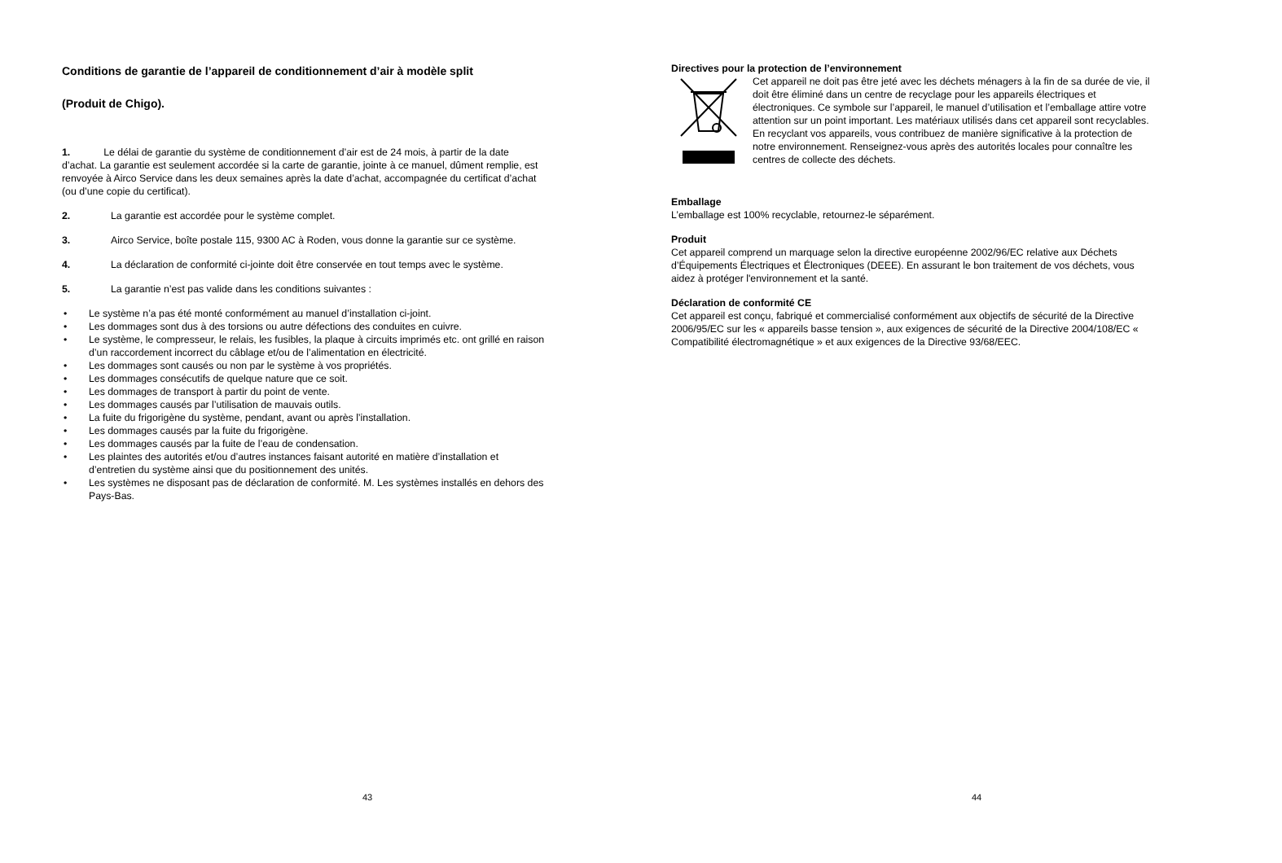Conditions de garantie de l’appareil de conditionnement d’air à modèle split
(Produit de Chigo).
1. Le délai de garantie du système de conditionnement d’air est de 24 mois, à partir de la date d’achat. La garantie est seulement accordée si la carte de garantie, jointe à ce manuel, dûment remplie, est renvoyée à Airco Service dans les deux semaines après la date d’achat, accompagnée du certificat d’achat (ou d’une copie du certificat).
2. La garantie est accordée pour le système complet.
3. Airco Service, boîte postale 115, 9300 AC à Roden, vous donne la garantie sur ce système.
4. La déclaration de conformité ci-jointe doit être conservée en tout temps avec le système.
5. La garantie n’est pas valide dans les conditions suivantes :
• Le système n’a pas été monté conformément au manuel d’installation ci-joint.
• Les dommages sont dus à des torsions ou autre défections des conduites en cuivre.
• Le système, le compresseur, le relais, les fusibles, la plaque à circuits imprimés etc. ont grillé en raison d’un raccordement incorrect du câblage et/ou de l’alimentation en électricité.
• Les dommages sont causés ou non par le système à vos propriétés.
• Les dommages consécutifs de quelque nature que ce soit.
• Les dommages de transport à partir du point de vente.
• Les dommages causés par l’utilisation de mauvais outils.
• La fuite du frigorigène du système, pendant, avant ou après l’installation.
• Les dommages causés par la fuite du frigorigène.
• Les dommages causés par la fuite de l’eau de condensation.
• Les plaintes des autorités et/ou d’autres instances faisant autorité en matière d’installation et d’entretien du système ainsi que du positionnement des unités.
• Les systèmes ne disposant pas de déclaration de conformité. M. Les systèmes installés en dehors des Pays-Bas.
43
Directives pour la protection de l’environnement
Cet appareil ne doit pas être jeté avec les déchets ménagers à la fin de sa durée de vie, il doit être éliminé dans un centre de recyclage pour les appareils électriques et électroniques. Ce symbole sur l’appareil, le manuel d’utilisation et l’emballage attire votre attention sur un point important. Les matériaux utilisés dans cet appareil sont recyclables. En recyclant vos appareils, vous contribuez de manière significative à la protection de notre environnement. Renseignez-vous après des autorités locales pour connaître les centres de collecte des déchets.
Emballage
L’emballage est 100% recyclable, retournez-le séparément.
Produit
Cet appareil comprend un marquage selon la directive européenne 2002/96/EC relative aux Déchets d’Équipements Électriques et Électroniques (DEEE). En assurant le bon traitement de vos déchets, vous aidez à protéger l'environnement et la santé.
Déclaration de conformité CE
Cet appareil est conçu, fabriqué et commercialisé conformément aux objectifs de sécurité de la Directive 2006/95/EC sur les « appareils basse tension », aux exigences de sécurité de la Directive 2004/108/EC « Compatibilité électromagnétique » et aux exigences de la Directive 93/68/EEC.
44